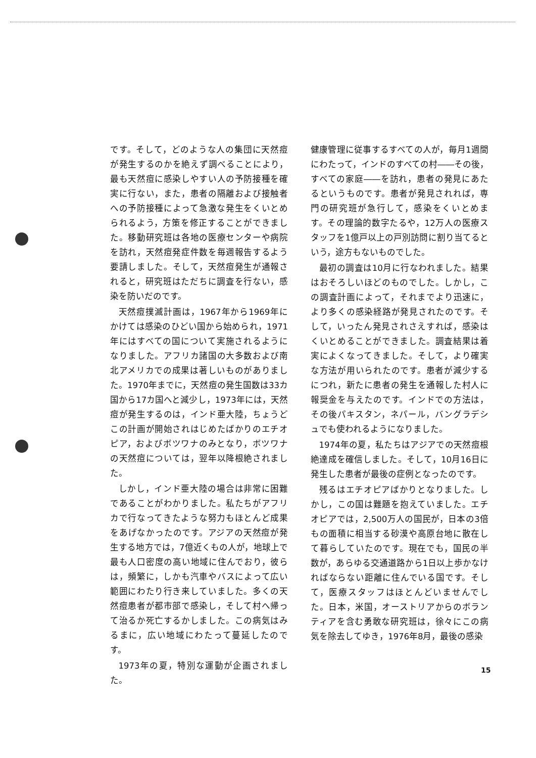です。そして，どのような人の集団に天然痘が発生するのかを絶えず調べることにより，最も天然痘に感染しやすい人の予防接種を確実に行ない，また，患者の隔離および接触者への予防接種によって急激な発生をくいとめられるよう，方策を修正することができました。移動研究班は各地の医療センターや病院を訪れ，天然痘発症件数を毎週報告するよう要請しました。そして，天然痘発生が通報されると，研究班はただちに調査を行ない，感染を防いだのです。
天然痘撲滅計画は，1967年から1969年にかけては感染のひどい国から始められ，1971年にはすべての国について実施されるようになりました。アフリカ諸国の大多数および南北アメリカでの成果は著しいものがありました。1970年までに，天然痘の発生国数は33カ国から17カ国へと減少し，1973年には，天然痘が発生するのは，インド亜大陸，ちょうどこの計画が開始されはじめたばかりのエチオピア，およびボツワナのみとなり，ボツワナの天然痘については，翌年以降根絶されました。
しかし，インド亜大陸の場合は非常に困難であることがわかりました。私たちがアフリカで行なってきたような努力もほとんど成果をあげなかったのです。アジアの天然痘が発生する地方では，7億近くもの人が，地球上で最も人口密度の高い地域に住んでおり，彼らは，頻繁に，しかも汽車やバスによって広い範囲にわたり行き来していました。多くの天然痘患者が都市部で感染し，そして村へ帰って治るか死亡するかしました。この病気はみるまに，広い地域にわたって蔓延したのです。
1973年の夏，特別な運動が企画されました。
健康管理に従事するすべての人が，毎月1週間にわたって，インドのすべての村――その後，すべての家庭――を訪れ，患者の発見にあたるというものです。患者が発見されれば，専門の研究班が急行して，感染をくいとめます。その理論的数字たるや，12万人の医療スタッフを1億戸以上の戸別訪問に割り当てるという，途方もないものでした。
最初の調査は10月に行なわれました。結果はおそろしいほどのものでした。しかし，この調査計画によって，それまでより迅速に，より多くの感染経路が発見されたのです。そして，いったん発見されさえすれば，感染はくいとめることができました。調査結果は着実によくなってきました。そして，より確実な方法が用いられたのです。患者が減少するにつれ，新たに患者の発生を通報した村人に報奨金を与えたのです。インドでの方法は，その後パキスタン，ネパール，バングラデシュでも使われるようになりました。
1974年の夏，私たちはアジアでの天然痘根絶達成を確信しました。そして，10月16日に発生した患者が最後の症例となったのです。
残るはエチオピアばかりとなりました。しかし，この国は難題を抱えていました。エチオピアでは，2,500万人の国民が，日本の3倍もの面積に相当する砂漠や高原台地に散在して暮らしていたのです。現在でも，国民の半数が，あらゆる交通道路から1日以上歩かなければならない距離に住んでいる国です。そして，医療スタッフはほとんどいませんでした。日本，米国，オーストリアからのボランティアを含む勇敢な研究班は，徐々にこの病気を除去してゆき，1976年8月，最後の感染
15